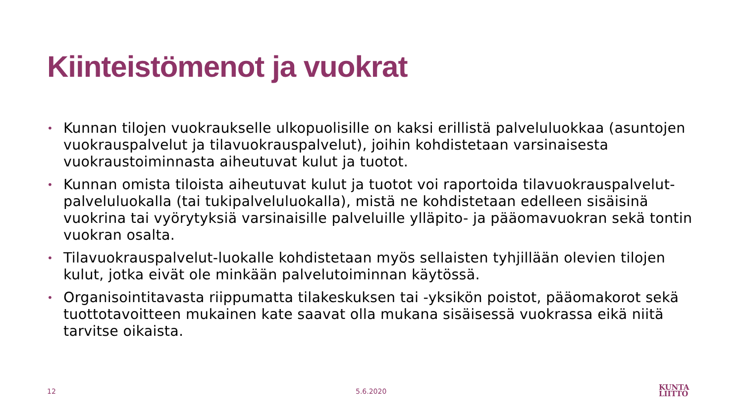Kiinteistömenot ja vuokrat
• Kunnan tilojen vuokraukselle ulkopuolisille on kaksi erillistä palveluluokkaa (asuntojen vuokrauspalvelut ja tilavuokrauspalvelut), joihin kohdistetaan varsinaisesta vuokraustoiminnasta aiheutuvat kulut ja tuotot.
• Kunnan omista tiloista aiheutuvat kulut ja tuotot voi raportoida tilavuokrauspalvelut-palveluluokalla (tai tukipalveluluokalla), mistä ne kohdistetaan edelleen sisäisinä vuokrina tai vyörytyksiä varsinaisille palveluille ylläpito- ja pääomavuokran sekä tontin vuokran osalta.
• Tilavuokrauspalvelut-luokalle kohdistetaan myös sellaisten tyhjillään olevien tilojen kulut, jotka eivät ole minkään palvelutoiminnan käytössä.
• Organisointitavasta riippumatta tilakeskuksen tai -yksikön poistot, pääomakorot sekä tuottotavoitteen mukainen kate saavat olla mukana sisäisessä vuokrassa eikä niitä tarvitse oikaista.
12 5.6.2020
KUNTA
LIITTO